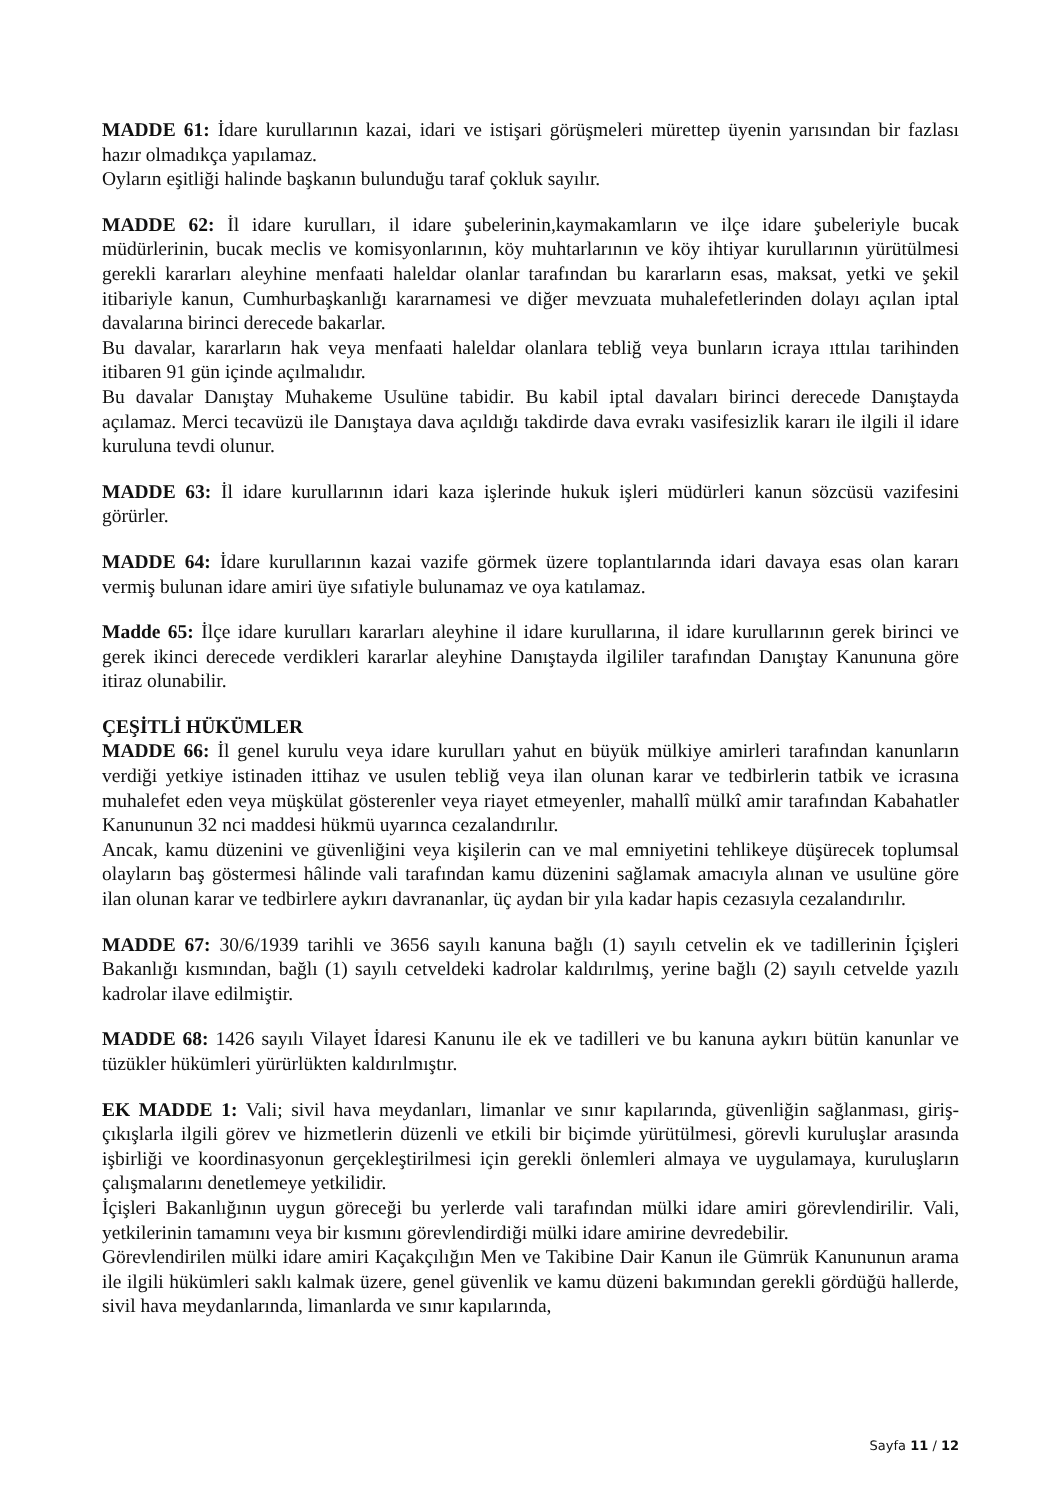MADDE 61: İdare kurullarının kazai, idari ve istişari görüşmeleri mürettep üyenin yarısından bir fazlası hazır olmadıkça yapılamaz.
Oyların eşitliği halinde başkanın bulunduğu taraf çokluk sayılır.
MADDE 62: İl idare kurulları, il idare şubelerinin,kaymakamların ve ilçe idare şubeleriyle bucak müdürlerinin, bucak meclis ve komisyonlarının, köy muhtarlarının ve köy ihtiyar kurullarının yürütülmesi gerekli kararları aleyhine menfaati haleldar olanlar tarafından bu kararların esas, maksat, yetki ve şekil itibariyle kanun, Cumhurbaşkanlığı kararnamesi ve diğer mevzuata muhalefetlerinden dolayı açılan iptal davalarına birinci derecede bakarlar.
Bu davalar, kararların hak veya menfaati haleldar olanlara tebliğ veya bunların icraya ıttılaı tarihinden itibaren 91 gün içinde açılmalıdır.
Bu davalar Danıştay Muhakeme Usulüne tabidir. Bu kabil iptal davaları birinci derecede Danıştayda açılamaz. Merci tecavüzü ile Danıştaya dava açıldığı takdirde dava evrakı vasifesizlik kararı ile ilgili il idare kuruluna tevdi olunur.
MADDE 63: İl idare kurullarının idari kaza işlerinde hukuk işleri müdürleri kanun sözcüsü vazifesini görürler.
MADDE 64: İdare kurullarının kazai vazife görmek üzere toplantılarında idari davaya esas olan kararı vermiş bulunan idare amiri üye sıfatiyle bulunamaz ve oya katılamaz.
Madde 65: İlçe idare kurulları kararları aleyhine il idare kurullarına, il idare kurullarının gerek birinci ve gerek ikinci derecede verdikleri kararlar aleyhine Danıştayda ilgililer tarafından Danıştay Kanununa göre itiraz olunabilir.
ÇEŞİTLİ HÜKÜMLER
MADDE 66: İl genel kurulu veya idare kurulları yahut en büyük mülkiye amirleri tarafından kanunların verdiği yetkiye istinaden ittihaz ve usulen tebliğ veya ilan olunan karar ve tedbirlerin tatbik ve icrasına muhalefet eden veya müşkülat gösterenler veya riayet etmeyenler, mahallî mülkî amir tarafından Kabahatler Kanununun 32 nci maddesi hükmü uyarınca cezalandırılır.
Ancak, kamu düzenini ve güvenliğini veya kişilerin can ve mal emniyetini tehlikeye düşürecek toplumsal olayların baş göstermesi hâlinde vali tarafından kamu düzenini sağlamak amacıyla alınan ve usulüne göre ilan olunan karar ve tedbirlere aykırı davrananlar, üç aydan bir yıla kadar hapis cezasıyla cezalandırılır.
MADDE 67: 30/6/1939 tarihli ve 3656 sayılı kanuna bağlı (1) sayılı cetvelin ek ve tadillerinin İçişleri Bakanlığı kısmından, bağlı (1) sayılı cetveldeki kadrolar kaldırılmış, yerine bağlı (2) sayılı cetvelde yazılı kadrolar ilave edilmiştir.
MADDE 68: 1426 sayılı Vilayet İdaresi Kanunu ile ek ve tadilleri ve bu kanuna aykırı bütün kanunlar ve tüzükler hükümleri yürürlükten kaldırılmıştır.
EK MADDE 1: Vali; sivil hava meydanları, limanlar ve sınır kapılarında, güvenliğin sağlanması, giriş-çıkışlarla ilgili görev ve hizmetlerin düzenli ve etkili bir biçimde yürütülmesi, görevli kuruluşlar arasında işbirliği ve koordinasyonun gerçekleştirilmesi için gerekli önlemleri almaya ve uygulamaya, kuruluşların çalışmalarını denetlemeye yetkilidir.
İçişleri Bakanlığının uygun göreceği bu yerlerde vali tarafından mülki idare amiri görevlendirilir. Vali, yetkilerinin tamamını veya bir kısmını görevlendirdiği mülki idare amirine devredebilir.
Görevlendirilen mülki idare amiri Kaçakçılığın Men ve Takibine Dair Kanun ile Gümrük Kanununun arama ile ilgili hükümleri saklı kalmak üzere, genel güvenlik ve kamu düzeni bakımından gerekli gördüğü hallerde, sivil hava meydanlarında, limanlarda ve sınır kapılarında,
Sayfa 11 / 12